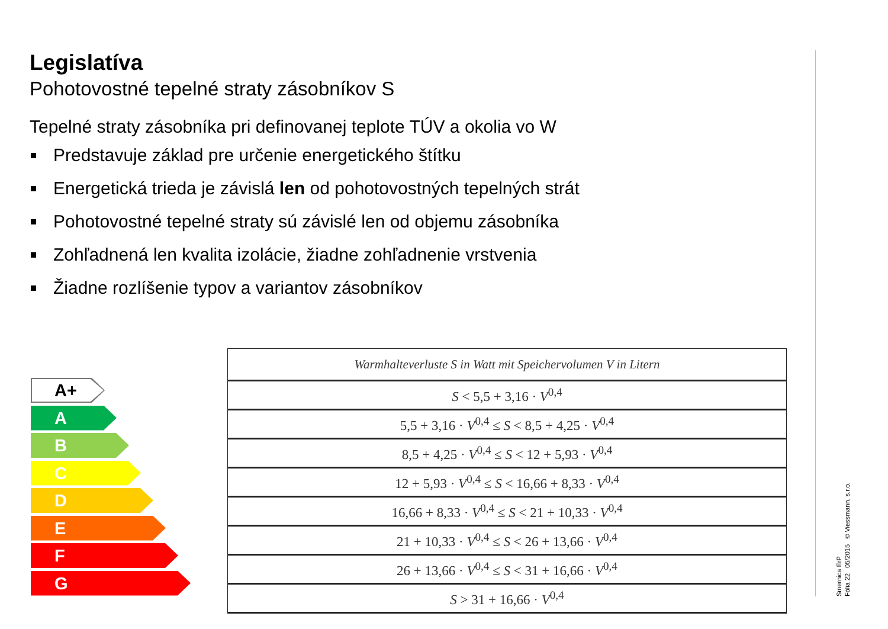Legislatíva
Pohotovostné tepelné straty zásobníkov S
Tepelné straty zásobníka pri definovanej teplote TÚV a okolia vo W
Predstavuje základ pre určenie energetického štítku
Energetická trieda je závislá len od pohotovostných tepelných strát
Pohotovostné tepelné straty sú závislé len od objemu zásobníka
Zohľadnená len kvalita izolácie, žiadne zohľadnenie vrstvenia
Žiadne rozlíšenie typov a variantov zásobníkov
A+
A
B
C
D
E
F
G
| Warmhalteverluste S in Watt mit Speichervolumen V in Litern |
| --- |
| S < 5,5 + 3,16 · V<sup>0,4</sup> |
| 5,5 + 3,16 · V<sup>0,4</sup> ≤ S < 8,5 + 4,25 · V<sup>0,4</sup> |
| 8,5 + 4,25 · V<sup>0,4</sup> ≤ S < 12 + 5,93 · V<sup>0,4</sup> |
| 12 + 5,93 · V<sup>0,4</sup> ≤ S < 16,66 + 8,33 · V<sup>0,4</sup> |
| 16,66 + 8,33 · V<sup>0,4</sup> ≤ S < 21 + 10,33 · V<sup>0,4</sup> |
| 21 + 10,33 · V<sup>0,4</sup> ≤ S < 26 + 13,66 · V<sup>0,4</sup> |
| 26 + 13,66 · V<sup>0,4</sup> ≤ S < 31 + 16,66 · V<sup>0,4</sup> |
| S > 31 + 16,66 · V<sup>0,4</sup> |
Smernica ErP
Fólia 22 05/2015 © Viessmann. s.r.o.